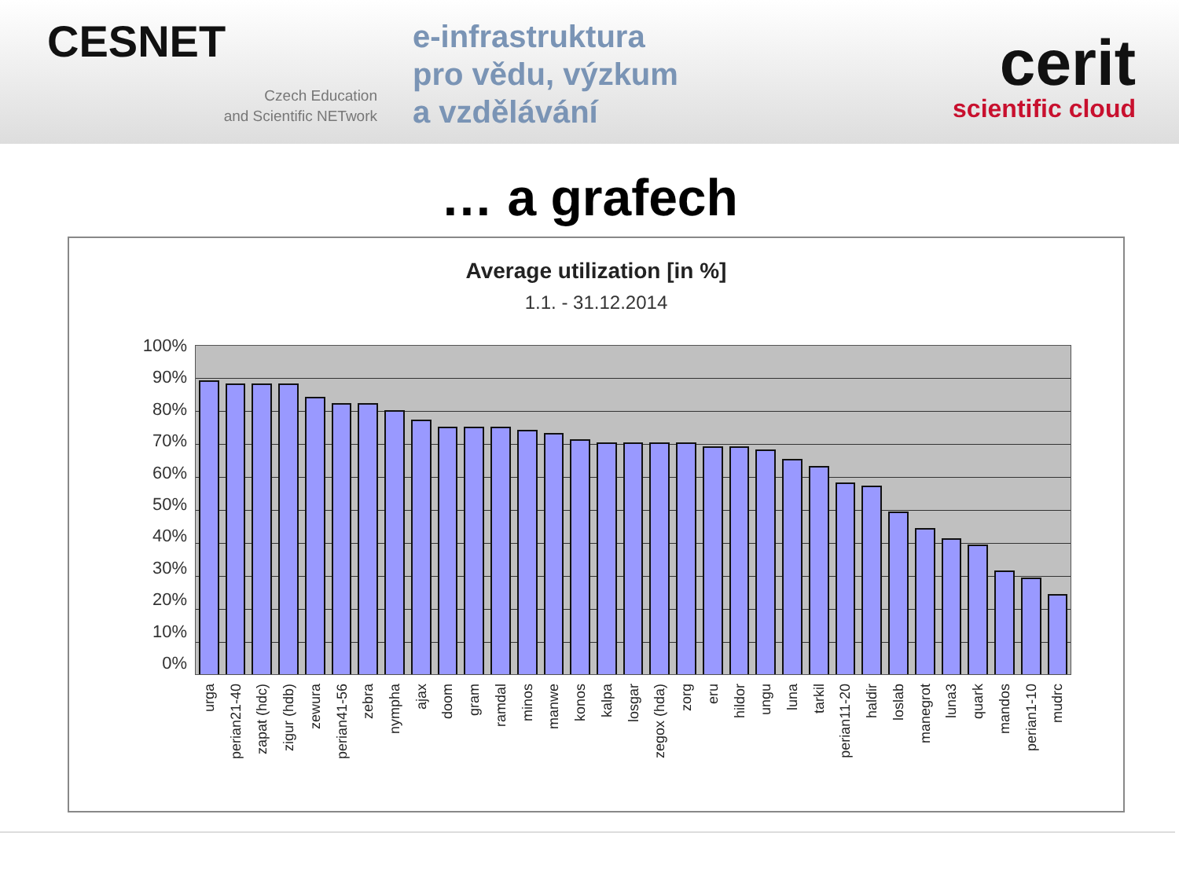CESNET
Czech Education
and Scientific NETwork
e-infrastruktura
pro vědu, výzkum
a vzdělávání
cerit
scientific cloud
… a grafech
Average utilization [in %]
1.1. - 31.12.2014
100%
90%
80%
70%
60%
50%
40%
30%
20%
10%
0%
urga
perian21-40
zapat (hdc)
zigur (hdb)
zewura
perian41-56
zebra
nympha
ajax
doom
gram
ramdal
minos
manwe
konos
kalpa
losgar
zegox (hda)
zorg
eru
hildor
ungu
luna
tarkil
perian11-20
haldir
loslab
manegrot
luna3
quark
mandos
perian1-10
mudrc